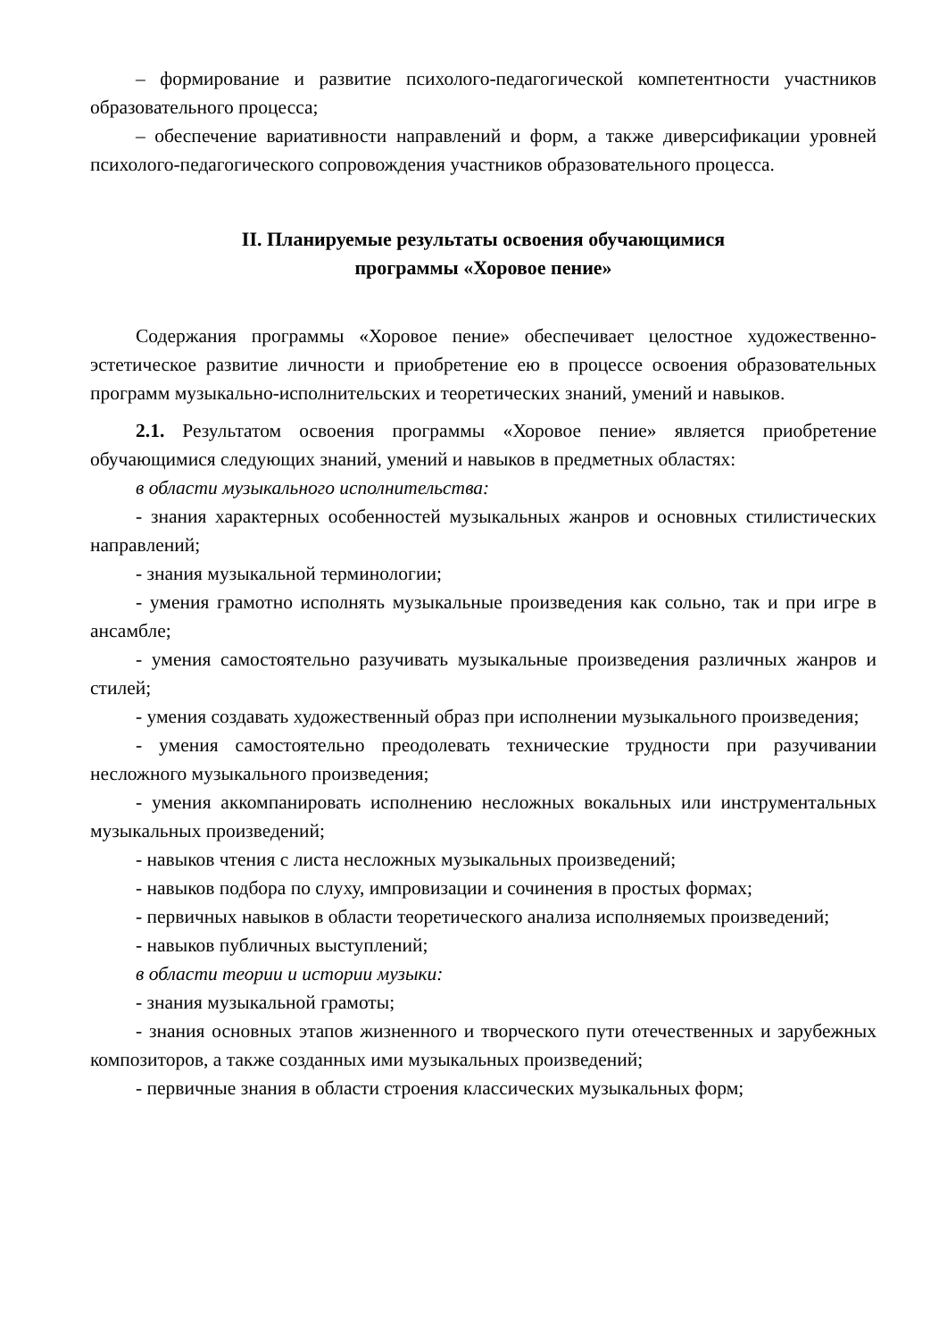– формирование и развитие психолого-педагогической компетентности участников образовательного процесса;
– обеспечение вариативности направлений и форм, а также диверсификации уровней психолого-педагогического сопровождения участников образовательного процесса.
II. Планируемые результаты освоения обучающимися
программы «Хоровое пение»
Содержания программы «Хоровое пение» обеспечивает целостное художественно-эстетическое развитие личности и приобретение ею в процессе освоения образовательных программ музыкально-исполнительских и теоретических знаний, умений и навыков.
2.1. Результатом освоения программы «Хоровое пение» является приобретение обучающимися следующих знаний, умений и навыков в предметных областях:
в области музыкального исполнительства:
- знания характерных особенностей музыкальных жанров и основных стилистических направлений;
- знания музыкальной терминологии;
- умения грамотно исполнять музыкальные произведения как сольно, так и при игре в ансамбле;
- умения самостоятельно разучивать музыкальные произведения различных жанров и стилей;
- умения создавать художественный образ при исполнении музыкального произведения;
- умения самостоятельно преодолевать технические трудности при разучивании несложного музыкального произведения;
- умения аккомпанировать исполнению несложных вокальных или инструментальных музыкальных произведений;
- навыков чтения с листа несложных музыкальных произведений;
- навыков подбора по слуху, импровизации и сочинения в простых формах;
- первичных навыков в области теоретического анализа исполняемых произведений;
- навыков публичных выступлений;
в области теории и истории музыки:
- знания музыкальной грамоты;
- знания основных этапов жизненного и творческого пути отечественных и зарубежных композиторов, а также созданных ими музыкальных произведений;
- первичные знания в области строения классических музыкальных форм;